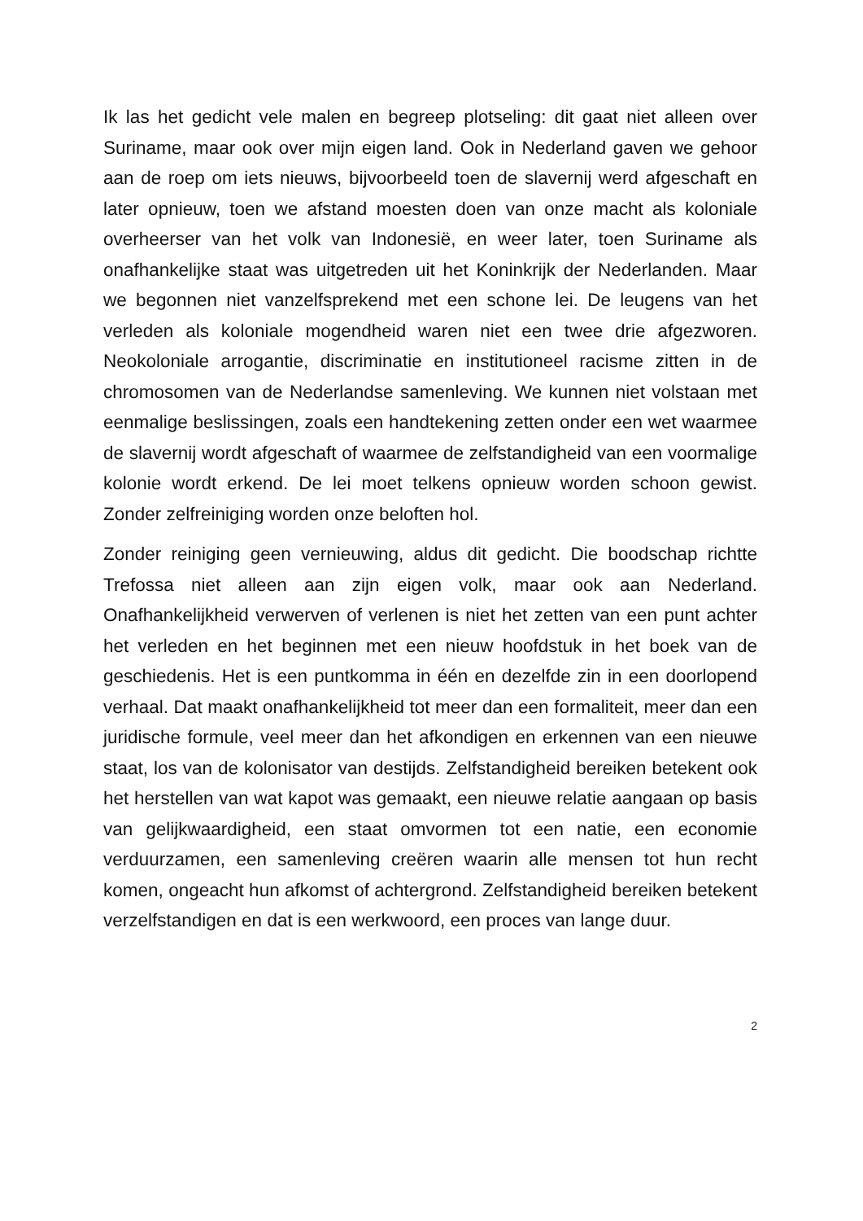Ik las het gedicht vele malen en begreep plotseling: dit gaat niet alleen over Suriname, maar ook over mijn eigen land. Ook in Nederland gaven we gehoor aan de roep om iets nieuws, bijvoorbeeld toen de slavernij werd afgeschaft en later opnieuw, toen we afstand moesten doen van onze macht als koloniale overheerser van het volk van Indonesië, en weer later, toen Suriname als onafhankelijke staat was uitgetreden uit het Koninkrijk der Nederlanden. Maar we begonnen niet vanzelfsprekend met een schone lei. De leugens van het verleden als koloniale mogendheid waren niet een twee drie afgezworen. Neokoloniale arrogantie, discriminatie en institutioneel racisme zitten in de chromosomen van de Nederlandse samenleving. We kunnen niet volstaan met eenmalige beslissingen, zoals een handtekening zetten onder een wet waarmee de slavernij wordt afgeschaft of waarmee de zelfstandigheid van een voormalige kolonie wordt erkend. De lei moet telkens opnieuw worden schoon gewist. Zonder zelfreiniging worden onze beloften hol.
Zonder reiniging geen vernieuwing, aldus dit gedicht. Die boodschap richtte Trefossa niet alleen aan zijn eigen volk, maar ook aan Nederland. Onafhankelijkheid verwerven of verlenen is niet het zetten van een punt achter het verleden en het beginnen met een nieuw hoofdstuk in het boek van de geschiedenis. Het is een puntkomma in één en dezelfde zin in een doorlopend verhaal. Dat maakt onafhankelijkheid tot meer dan een formaliteit, meer dan een juridische formule, veel meer dan het afkondigen en erkennen van een nieuwe staat, los van de kolonisator van destijds. Zelfstandigheid bereiken betekent ook het herstellen van wat kapot was gemaakt, een nieuwe relatie aangaan op basis van gelijkwaardigheid, een staat omvormen tot een natie, een economie verduurzamen, een samenleving creëren waarin alle mensen tot hun recht komen, ongeacht hun afkomst of achtergrond. Zelfstandigheid bereiken betekent verzelfstandigen en dat is een werkwoord, een proces van lange duur.
2